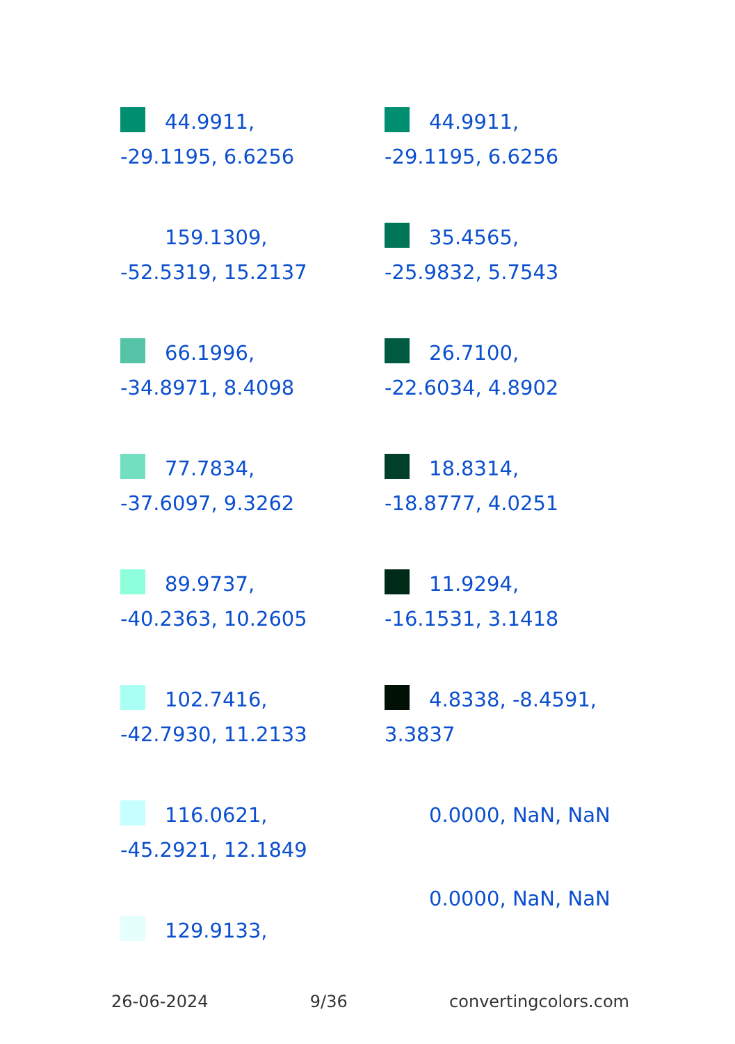44.9911, -29.1195, 6.6256
159.1309, -52.5319, 15.2137
66.1996, -34.8971, 8.4098
77.7834, -37.6097, 9.3262
89.9737, -40.2363, 10.2605
102.7416, -42.7930, 11.2133
116.0621, -45.2921, 12.1849
129.9133,
44.9911, -29.1195, 6.6256
35.4565, -25.9832, 5.7543
26.7100, -22.6034, 4.8902
18.8314, -18.8777, 4.0251
11.9294, -16.1531, 3.1418
4.8338, -8.4591, 3.3837
0.0000, NaN, NaN
0.0000, NaN, NaN
26-06-2024 9/36 convertingcolors.com